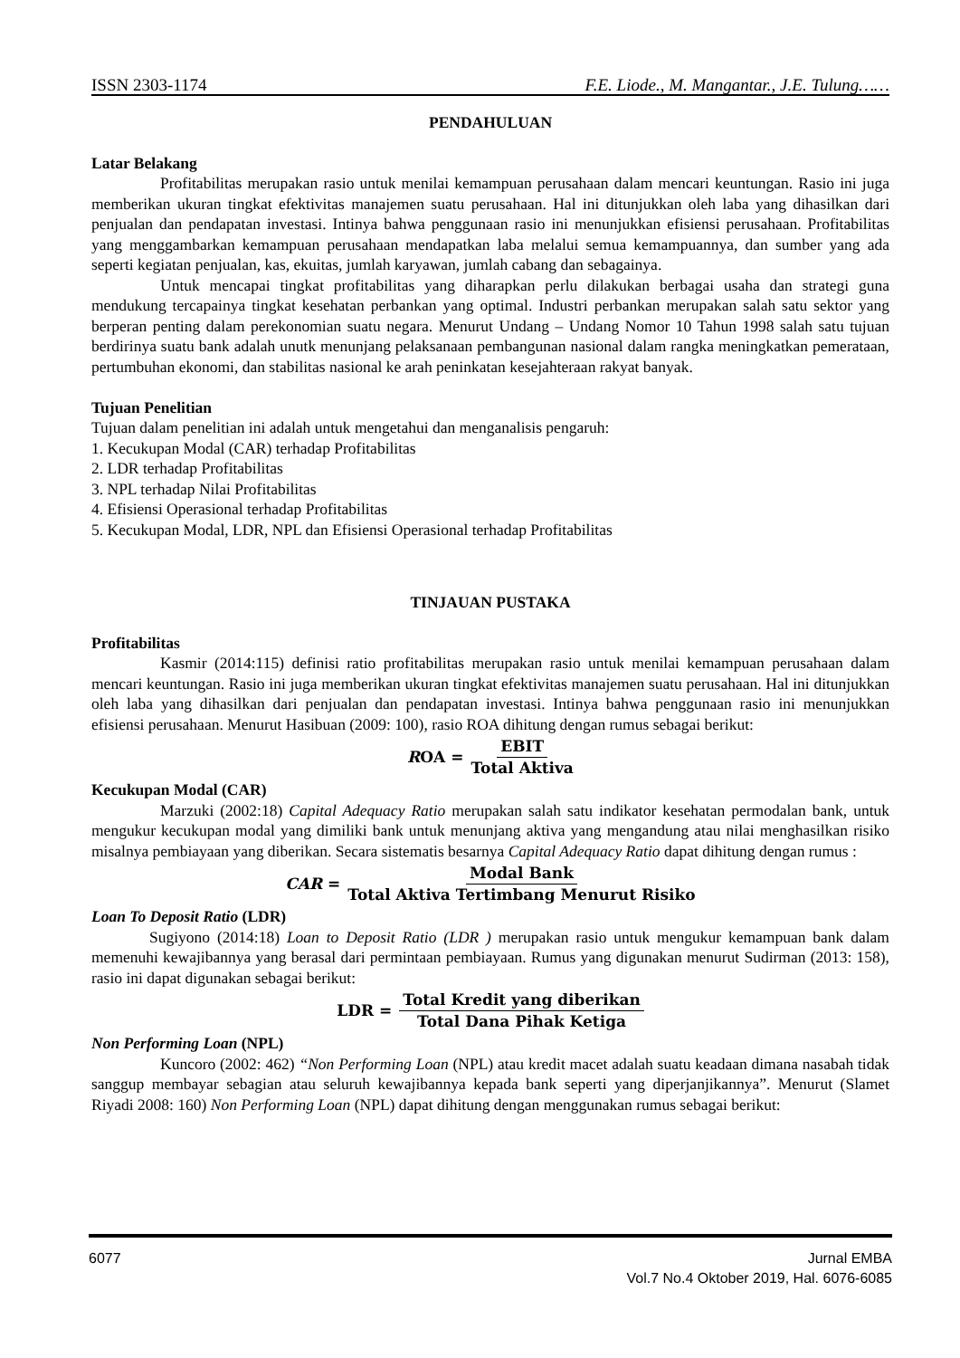ISSN 2303-1174 F.E. Liode., M. Mangantar., J.E. Tulung……
PENDAHULUAN
Latar Belakang
Profitabilitas merupakan rasio untuk menilai kemampuan perusahaan dalam mencari keuntungan. Rasio ini juga memberikan ukuran tingkat efektivitas manajemen suatu perusahaan. Hal ini ditunjukkan oleh laba yang dihasilkan dari penjualan dan pendapatan investasi. Intinya bahwa penggunaan rasio ini menunjukkan efisiensi perusahaan. Profitabilitas yang menggambarkan kemampuan perusahaan mendapatkan laba melalui semua kemampuannya, dan sumber yang ada seperti kegiatan penjualan, kas, ekuitas, jumlah karyawan, jumlah cabang dan sebagainya.
Untuk mencapai tingkat profitabilitas yang diharapkan perlu dilakukan berbagai usaha dan strategi guna mendukung tercapainya tingkat kesehatan perbankan yang optimal. Industri perbankan merupakan salah satu sektor yang berperan penting dalam perekonomian suatu negara. Menurut Undang – Undang Nomor 10 Tahun 1998 salah satu tujuan berdirinya suatu bank adalah unutk menunjang pelaksanaan pembangunan nasional dalam rangka meningkatkan pemerataan, pertumbuhan ekonomi, dan stabilitas nasional ke arah peninkatan kesejahteraan rakyat banyak.
Tujuan Penelitian
Tujuan dalam penelitian ini adalah untuk mengetahui dan menganalisis pengaruh:
1. Kecukupan Modal (CAR) terhadap Profitabilitas
2. LDR terhadap Profitabilitas
3. NPL terhadap Nilai Profitabilitas
4. Efisiensi Operasional terhadap Profitabilitas
5. Kecukupan Modal, LDR, NPL dan Efisiensi Operasional terhadap Profitabilitas
TINJAUAN PUSTAKA
Profitabilitas
Kasmir (2014:115) definisi ratio profitabilitas merupakan rasio untuk menilai kemampuan perusahaan dalam mencari keuntungan. Rasio ini juga memberikan ukuran tingkat efektivitas manajemen suatu perusahaan. Hal ini ditunjukkan oleh laba yang dihasilkan dari penjualan dan pendapatan investasi. Intinya bahwa penggunaan rasio ini menunjukkan efisiensi perusahaan. Menurut Hasibuan (2009: 100), rasio ROA dihitung dengan rumus sebagai berikut:
ROA = EBIT Total Aktiva
Kecukupan Modal (CAR)
Marzuki (2002:18) Capital Adequacy Ratio merupakan salah satu indikator kesehatan permodalan bank, untuk mengukur kecukupan modal yang dimiliki bank untuk menunjang aktiva yang mengandung atau nilai menghasilkan risiko misalnya pembiayaan yang diberikan. Secara sistematis besarnya Capital Adequacy Ratio dapat dihitung dengan rumus :
CAR = Modal Bank Total Aktiva Tertimbang Menurut Risiko
Loan To Deposit Ratio (LDR)
Sugiyono (2014:18) Loan to Deposit Ratio (LDR ) merupakan rasio untuk mengukur kemampuan bank dalam memenuhi kewajibannya yang berasal dari permintaan pembiayaan. Rumus yang digunakan menurut Sudirman (2013: 158), rasio ini dapat digunakan sebagai berikut:
LDR = Total Kredit yang diberikan Total Dana Pihak Ketiga
Non Performing Loan (NPL)
Kuncoro (2002: 462) “Non Performing Loan (NPL) atau kredit macet adalah suatu keadaan dimana nasabah tidak sanggup membayar sebagian atau seluruh kewajibannya kepada bank seperti yang diperjanjikannya”. Menurut (Slamet Riyadi 2008: 160) Non Performing Loan (NPL) dapat dihitung dengan menggunakan rumus sebagai berikut:
6077 Jurnal EMBA
Vol.7 No.4 Oktober 2019, Hal. 6076-6085